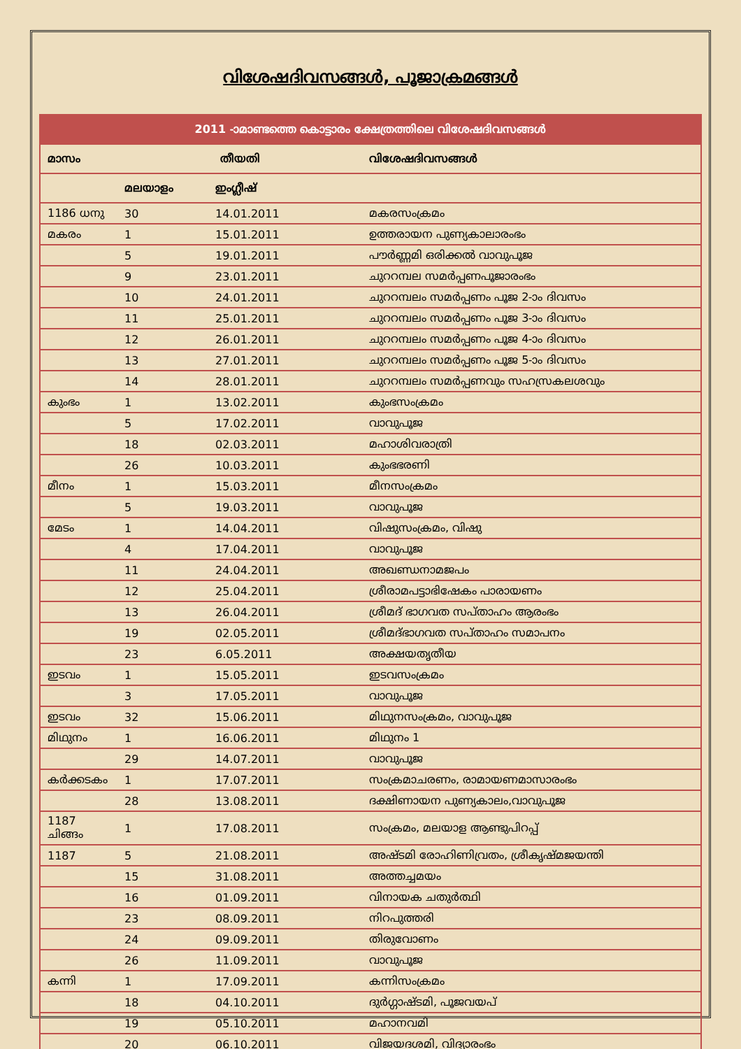വിശേഷദിവസങ്ങൾ, പൂജാക്രമങ്ങൾ
| 2011 -ാമാണ്ടത്തെ കൊട്ടാരം ക്ഷേത്രത്തിലെ വിശേഷദിവസങ്ങൾ | | | |
| --- | --- | --- | --- |
| മാസം | തീയതി | | വിശേഷദിവസങ്ങൾ |
| | മലയാളം | ഇംഗ്ലീഷ് | |
| 1186 ധനു | 30 | 14.01.2011 | മകരസംക്രമം |
| മകരം | 1 | 15.01.2011 | ഉത്തരായന പുണ്യകാലാരംഭം |
| | 5 | 19.01.2011 | പൗർണ്ണമി ഒരിക്കൽ വാവുപൂജ |
| | 9 | 23.01.2011 | ചുററമ്പല സമർപ്പണപൂജാരംഭം |
| | 10 | 24.01.2011 | ചുററമ്പലം സമർപ്പണം പൂജ 2-ാം ദിവസം |
| | 11 | 25.01.2011 | ചുററമ്പലം സമർപ്പണം പൂജ 3-ാം ദിവസം |
| | 12 | 26.01.2011 | ചുററമ്പലം സമർപ്പണം പൂജ 4-ാം ദിവസം |
| | 13 | 27.01.2011 | ചുററമ്പലം സമർപ്പണം പൂജ 5-ാം ദിവസം |
| | 14 | 28.01.2011 | ചുററമ്പലം സമർപ്പണവും സഹസ്രകലശവും |
| കുംഭം | 1 | 13.02.2011 | കുംഭസംക്രമം |
| | 5 | 17.02.2011 | വാവുപൂജ |
| | 18 | 02.03.2011 | മഹാശിവരാത്രി |
| | 26 | 10.03.2011 | കുംഭഭരണി |
| മീനം | 1 | 15.03.2011 | മീനസംക്രമം |
| | 5 | 19.03.2011 | വാവുപൂജ |
| മേടം | 1 | 14.04.2011 | വിഷുസംക്രമം, വിഷു |
| | 4 | 17.04.2011 | വാവുപൂജ |
| | 11 | 24.04.2011 | അഖണ്ഡനാമജപം |
| | 12 | 25.04.2011 | ശ്രീരാമപട്ടാഭിഷേകം പാരായണം |
| | 13 | 26.04.2011 | ശ്രീമദ് ഭാഗവത സപ്താഹം ആരംഭം |
| | 19 | 02.05.2011 | ശ്രീമദ്ഭാഗവത സപ്താഹം സമാപനം |
| | 23 | 6.05.2011 | അക്ഷയതൃതീയ |
| ഇടവം | 1 | 15.05.2011 | ഇടവസംക്രമം |
| | 3 | 17.05.2011 | വാവുപൂജ |
| ഇടവം | 32 | 15.06.2011 | മിഥുനസംക്രമം, വാവുപൂജ |
| മിഥുനം | 1 | 16.06.2011 | മിഥുനം 1 |
| | 29 | 14.07.2011 | വാവുപൂജ |
| കർക്കടകം | 1 | 17.07.2011 | സംക്രമാചരണം, രാമായണമാസാരംഭം |
| | 28 | 13.08.2011 | ദക്ഷിണായന പുണ്യകാലം,വാവുപൂജ |
| 1187 ചിങ്ങം | 1 | 17.08.2011 | സംക്രമം, മലയാള ആണ്ടുപിറപ്പ് |
| 1187 | 5 | 21.08.2011 | അഷ്ടമി രോഹിണിവ്രതം, ശ്രീകൃഷ്മജയന്തി |
| | 15 | 31.08.2011 | അത്തച്ചമയം |
| | 16 | 01.09.2011 | വിനായക ചതുർത്ഥി |
| | 23 | 08.09.2011 | നിറപുത്തരി |
| | 24 | 09.09.2011 | തിരുവോണം |
| | 26 | 11.09.2011 | വാവുപൂജ |
| കന്നി | 1 | 17.09.2011 | കന്നിസംക്രമം |
| | 18 | 04.10.2011 | ദുർഗ്ഗാഷ്ടമി, പൂജവയപ് |
| | 19 | 05.10.2011 | മഹാനവമി |
| | 20 | 06.10.2011 | വിജയദശമി, വിദ്യാരംഭം |